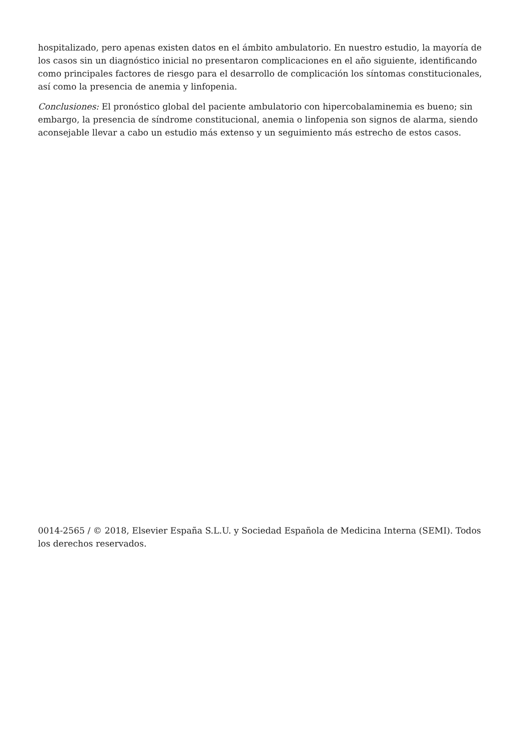hospitalizado, pero apenas existen datos en el ámbito ambulatorio. En nuestro estudio, la mayoría de los casos sin un diagnóstico inicial no presentaron complicaciones en el año siguiente, identificando como principales factores de riesgo para el desarrollo de complicación los síntomas constitucionales, así como la presencia de anemia y linfopenia.
Conclusiones: El pronóstico global del paciente ambulatorio con hipercobalaminemia es bueno; sin embargo, la presencia de síndrome constitucional, anemia o linfopenia son signos de alarma, siendo aconsejable llevar a cabo un estudio más extenso y un seguimiento más estrecho de estos casos.
0014-2565 / © 2018, Elsevier España S.L.U. y Sociedad Española de Medicina Interna (SEMI). Todos los derechos reservados.